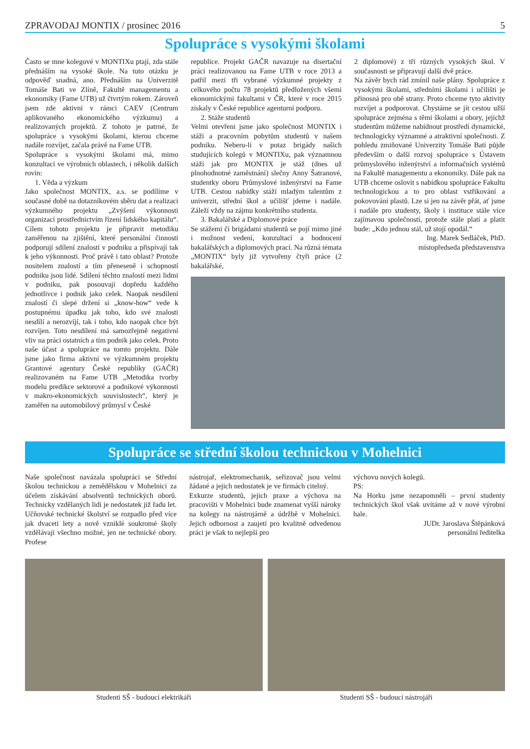ZPRAVODAJ MONTIX / prosinec 2016 5
Spolupráce s vysokými školami
Často se mne kolegové v MONTIXu ptají, zda stále přednáším na vysoké škole. Na tuto otázku je odpověď snadná, ano. Přednáším na Univerzitě Tomáše Bati ve Zlíně, Fakultě managementu a ekonomiky (Fame UTB) už čtvrtým rokem. Zároveň jsem zde aktivní v rámci CAEV (Centrum aplikovaného ekonomického výzkumu) a realizovaných projektů. Z tohoto je patrné, že spolupráce s vysokými školami, kterou chceme nadále rozvíjet, začala právě na Fame UTB.
Spolupráce s vysokými školami má, mimo konzultací ve výrobních oblastech, i několik dalších rovin:
1. Věda a výzkum
Jako společnost MONTIX, a.s. se podílíme v současné době na dotazníkovém sběru dat a realizaci výzkumného projektu „Zvýšení výkonnosti organizací prostřednictvím řízení lidského kapitálu“. Cílem tohoto projektu je připravit metodiku zaměřenou na zjištění, které personální činnosti podporují sdílení znalostí v podniku a přispívají tak k jeho výkonnosti. Proč právě i tato oblast? Protože nositelem znalostí a tím přeneseně i schopností podniku jsou lidé. Sdílení těchto znalostí mezi lidmi v podniku, pak posouvají dopředu každého jednotlivce i podnik jako celek. Naopak nesdílení znalostí či slepé držení si „know-how“ vede k postupnému úpadku jak toho, kdo své znalosti nesdílí a nerozvíjí, tak i toho, kdo naopak chce být rozvíjen. Toto nesdílení má samozřejmě negativní vliv na práci ostatních a tím podnik jako celek. Proto naše účast a spolupráce na tomto projektu. Dále jsme jako firma aktivní ve výzkumném projektu Grantové agentury České republiky (GAČR) realizovaném na Fame UTB „Metodika tvorby modelu predikce sektorové a podnikové výkonnosti v makro-ekonomických souvislostech“, který je zaměřen na automobilový průmysl v České
republice. Projekt GAČR navazuje na disertační práci realizovanou na Fame UTB v roce 2013 a patřil mezi tři vybrané výzkumné projekty z celkového počtu 78 projektů předložených všemi ekonomickými fakultami v ČR, které v roce 2015 získaly v České republice agenturní podporu.
2. Stáže studentů
Velmi otevřeni jsme jako společnost MONTIX i stáži a pracovním pobytům studentů v našem podniku. Neberu-li v potaz brigády našich studujících kolegů v MONTIXu, pak významnou stáží jak pro MONTIX je stáž (dnes už plnohodnotné zaměstnání) slečny Anny Šatranové, studentky oboru Průmyslové inženýrství na Fame UTB. Cestou nabídky stáží mladým talentům z univerzit, střední škol a učilišť jdeme i nadále. Záleží vždy na zájmu konkrétního studenta.
3. Bakalářské a Diplomové práce
Se stážemi či brigádami studentů se pojí mimo jiné i možnost vedení, konzultací a hodnocení bakalářských a diplomových prací. Na různá témata „MONTIX“ byly již vytvořeny čtyři práce (2 bakalářské,
2 diplomové) z tří různých vysokých škol. V současnosti se připravují další dvě práce.
Na závěr bych rád zmínil naše plány. Spolupráce z vysokými školami, středními školami i učilišti je přínosná pro obě strany. Proto chceme tyto aktivity rozvíjet a podporovat. Chystáme se jít cestou užší spolupráce zejména s těmi školami a obory, jejichž studentům můžeme nabídnout prostředí dynamické, technologicky významné a atraktivní společnosti. Z pohledu zmiňované Univerzity Tomáše Bati půjde především o další rozvoj spolupráce s Ústavem průmyslového inženýrství a informačních systémů na Fakultě managementu a ekonomiky. Dále pak na UTB chceme oslovit s nabídkou spolupráce Fakultu technologickou a to pro oblast vstřikování a pokovování plastů. Lze si jen na závěr přát, ať jsme i nadále pro studenty, školy i instituce stále více zajímavou společností, protože stále platí a platit bude: „Kdo jednou stál, už stojí opodál.“
Ing. Marek Sedláček, PhD.
místopředseda představenstva
Spolupráce se střední školou technickou v Mohelnici
Naše společnost navázala spolupráci se Střední školou technickou a zemědělskou v Mohelnici za účelem získávání absolventů technických oborů. Technicky vzdělaných lidí je nedostatek již řadu let. Učňovské technické školství se rozpadlo před více jak dvaceti lety a nově vzniklé soukromé školy vzdělávají všechno možné, jen ne technické obory. Profese
nástrojař, elektromechanik, seřizovač jsou velmi žádané a jejich nedostatek je ve firmách citelný.
Exkurze studentů, jejich praxe a výchova na pracovišti v Mohelnici bude znamenat vyšší nároky na kolegy na nástrojárně a údržbě v Mohelnici. Jejich odbornost a zaujetí pro kvalitně odvedenou práci je však to nejlepší pro
výchovu nových kolegů.
PS:
Na Horku jsme nezapomněli – první studenty technických škol však uvítáme až v nové výrobní hale.
JUDr. Jaroslava Štěpánková
personální ředitelka
Studenti SŠ - budoucí elektrikáři
Studenti SŠ - budoucí nástrojáři